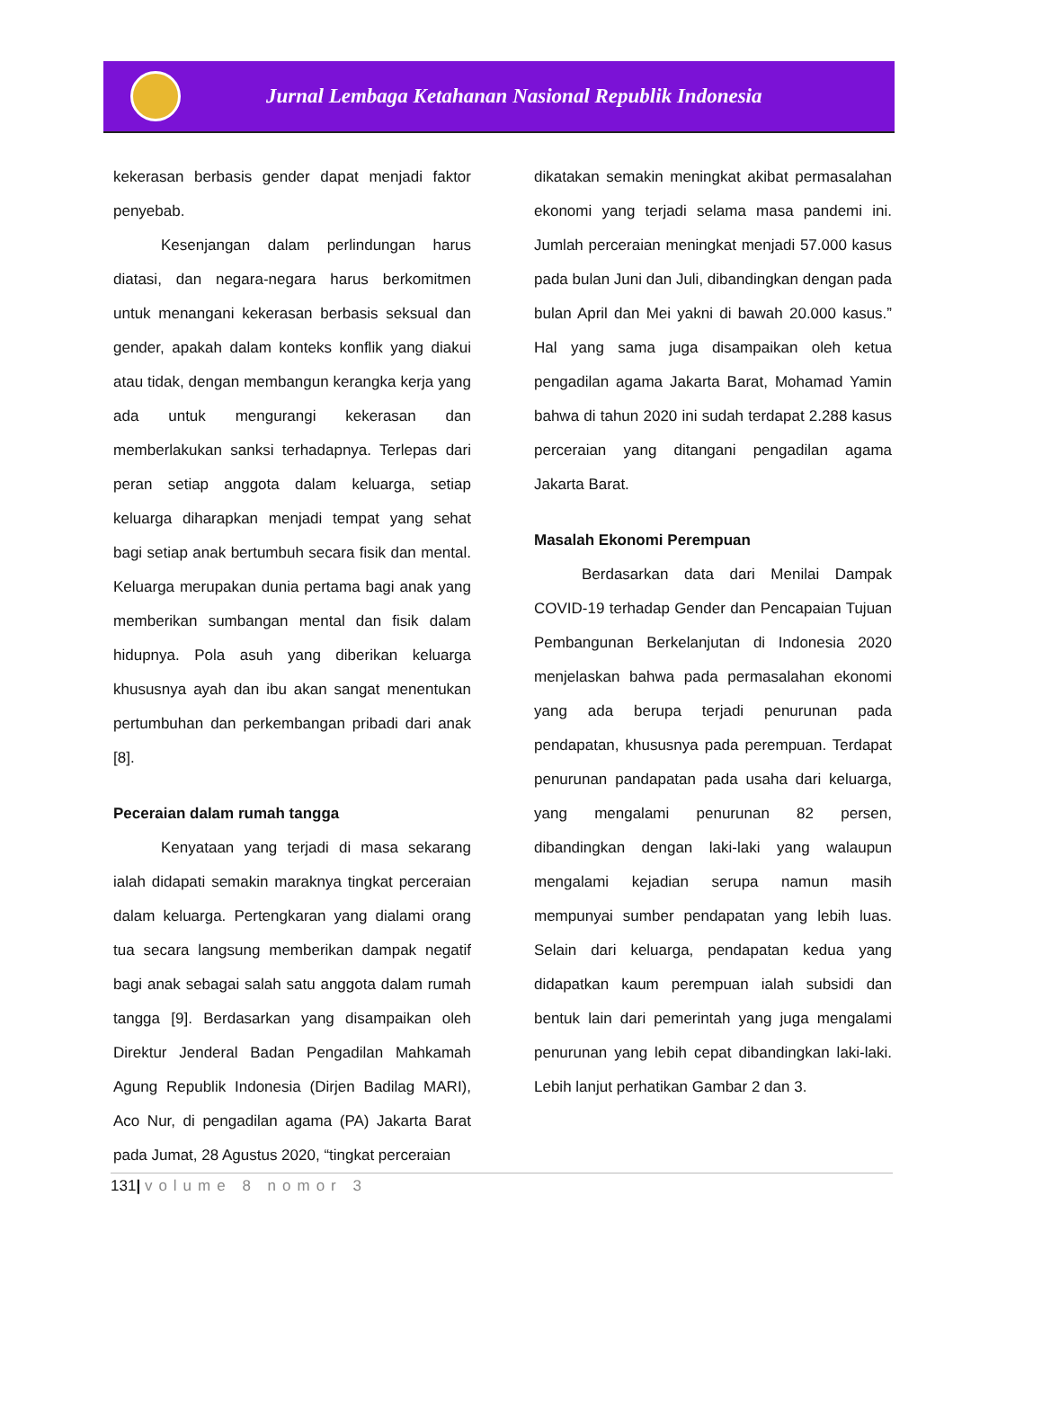Jurnal Lembaga Ketahanan Nasional Republik Indonesia
kekerasan berbasis gender dapat menjadi faktor penyebab.
Kesenjangan dalam perlindungan harus diatasi, dan negara-negara harus berkomitmen untuk menangani kekerasan berbasis seksual dan gender, apakah dalam konteks konflik yang diakui atau tidak, dengan membangun kerangka kerja yang ada untuk mengurangi kekerasan dan memberlakukan sanksi terhadapnya. Terlepas dari peran setiap anggota dalam keluarga, setiap keluarga diharapkan menjadi tempat yang sehat bagi setiap anak bertumbuh secara fisik dan mental. Keluarga merupakan dunia pertama bagi anak yang memberikan sumbangan mental dan fisik dalam hidupnya. Pola asuh yang diberikan keluarga khususnya ayah dan ibu akan sangat menentukan pertumbuhan dan perkembangan pribadi dari anak [8].
Peceraian dalam rumah tangga
Kenyataan yang terjadi di masa sekarang ialah didapati semakin maraknya tingkat perceraian dalam keluarga. Pertengkaran yang dialami orang tua secara langsung memberikan dampak negatif bagi anak sebagai salah satu anggota dalam rumah tangga [9]. Berdasarkan yang disampaikan oleh Direktur Jenderal Badan Pengadilan Mahkamah Agung Republik Indonesia (Dirjen Badilag MARI), Aco Nur, di pengadilan agama (PA) Jakarta Barat pada Jumat, 28 Agustus 2020, “tingkat perceraian
dikatakan semakin meningkat akibat permasalahan ekonomi yang terjadi selama masa pandemi ini. Jumlah perceraian meningkat menjadi 57.000 kasus pada bulan Juni dan Juli, dibandingkan dengan pada bulan April dan Mei yakni di bawah 20.000 kasus.” Hal yang sama juga disampaikan oleh ketua pengadilan agama Jakarta Barat, Mohamad Yamin bahwa di tahun 2020 ini sudah terdapat 2.288 kasus perceraian yang ditangani pengadilan agama Jakarta Barat.
Masalah Ekonomi Perempuan
Berdasarkan data dari Menilai Dampak COVID-19 terhadap Gender dan Pencapaian Tujuan Pembangunan Berkelanjutan di Indonesia 2020 menjelaskan bahwa pada permasalahan ekonomi yang ada berupa terjadi penurunan pada pendapatan, khususnya pada perempuan. Terdapat penurunan pandapatan pada usaha dari keluarga, yang mengalami penurunan 82 persen, dibandingkan dengan laki-laki yang walaupun mengalami kejadian serupa namun masih mempunyai sumber pendapatan yang lebih luas. Selain dari keluarga, pendapatan kedua yang didapatkan kaum perempuan ialah subsidi dan bentuk lain dari pemerintah yang juga mengalami penurunan yang lebih cepat dibandingkan laki-laki. Lebih lanjut perhatikan Gambar 2 dan 3.
131| volume 8 nomor 3